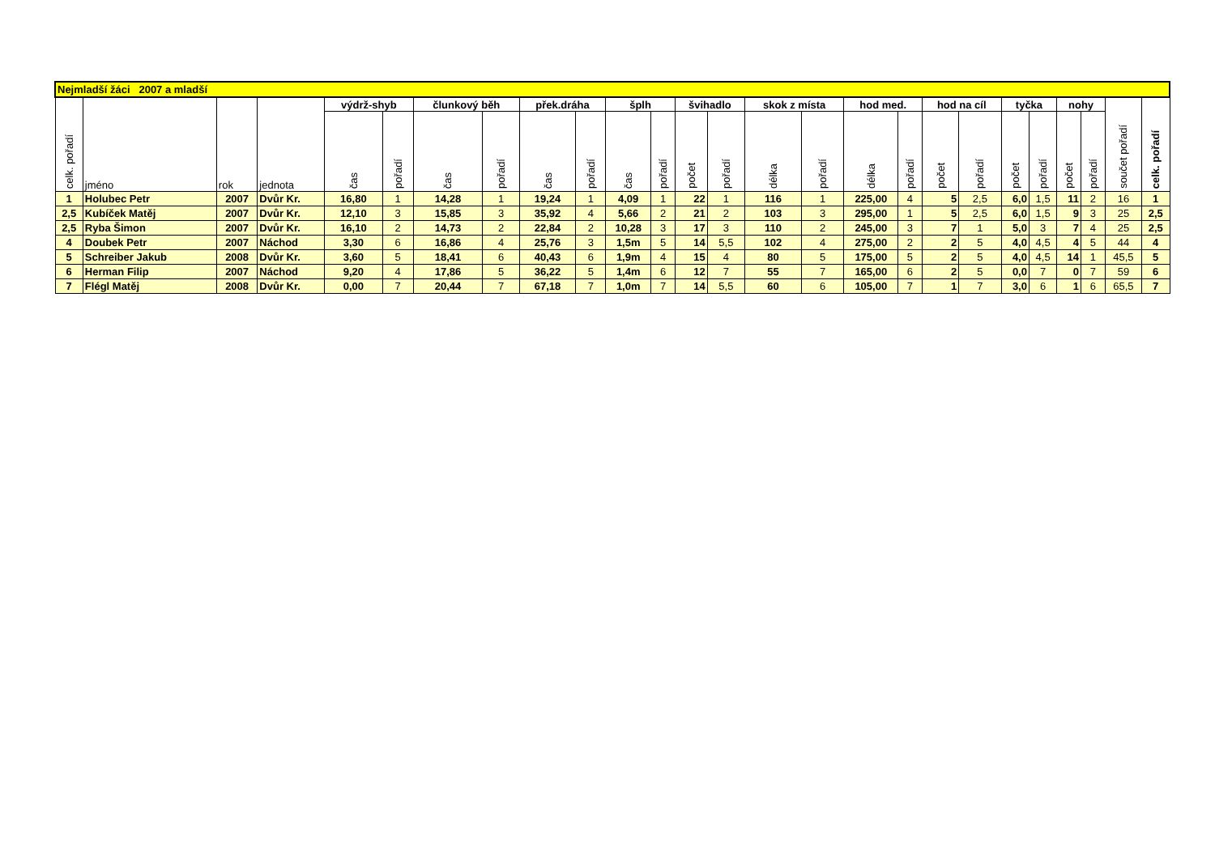| Nejmladší žáci 2007 a mladší | | | | | | | | | | | | | | | | | | | | | | | | | |
| celk. pořadí | jméno | rok | jednota | výdrž-shyb | | člunkový běh | | přek.dráha | | šplh | | švihadlo | | skok z místa | | hod med. | | hod na cíl | | tyčka | | nohy | | součet pořadí | celk. pořadí |
| | | | | čas | pořadí | čas | pořadí | čas | pořadí | čas | pořadí | počet | pořadí | délka | pořadí | délka | pořadí | počet | pořadí | počet | pořadí | počet | pořadí | | |
| 1 | Holubec Petr | 2007 | Dvůr Kr. | 16,80 | 1 | 14,28 | 1 | 19,24 | 1 | 4,09 | 1 | 22 | 1 | 116 | 1 | 225,00 | 4 | 5 | 2,5 | 6,0 | 1,5 | 11 | 2 | 16 | 1 |
| 2,5 | Kubíček Matěj | 2007 | Dvůr Kr. | 12,10 | 3 | 15,85 | 3 | 35,92 | 4 | 5,66 | 2 | 21 | 2 | 103 | 3 | 295,00 | 1 | 5 | 2,5 | 6,0 | 1,5 | 9 | 3 | 25 | 2,5 |
| 2,5 | Ryba Šimon | 2007 | Dvůr Kr. | 16,10 | 2 | 14,73 | 2 | 22,84 | 2 | 10,28 | 3 | 17 | 3 | 110 | 2 | 245,00 | 3 | 7 | 1 | 5,0 | 3 | 7 | 4 | 25 | 2,5 |
| 4 | Doubek Petr | 2007 | Náchod | 3,30 | 6 | 16,86 | 4 | 25,76 | 3 | 1,5m | 5 | 14 | 5,5 | 102 | 4 | 275,00 | 2 | 2 | 5 | 4,0 | 4,5 | 4 | 5 | 44 | 4 |
| 5 | Schreiber Jakub | 2008 | Dvůr Kr. | 3,60 | 5 | 18,41 | 6 | 40,43 | 6 | 1,9m | 4 | 15 | 4 | 80 | 5 | 175,00 | 5 | 2 | 5 | 4,0 | 4,5 | 14 | 1 | 45,5 | 5 |
| 6 | Herman Filip | 2007 | Náchod | 9,20 | 4 | 17,86 | 5 | 36,22 | 5 | 1,4m | 6 | 12 | 7 | 55 | 7 | 165,00 | 6 | 2 | 5 | 0,0 | 7 | 0 | 7 | 59 | 6 |
| 7 | Flégl Matěj | 2008 | Dvůr Kr. | 0,00 | 7 | 20,44 | 7 | 67,18 | 7 | 1,0m | 7 | 14 | 5,5 | 60 | 6 | 105,00 | 7 | 1 | 7 | 3,0 | 6 | 1 | 6 | 65,5 | 7 |